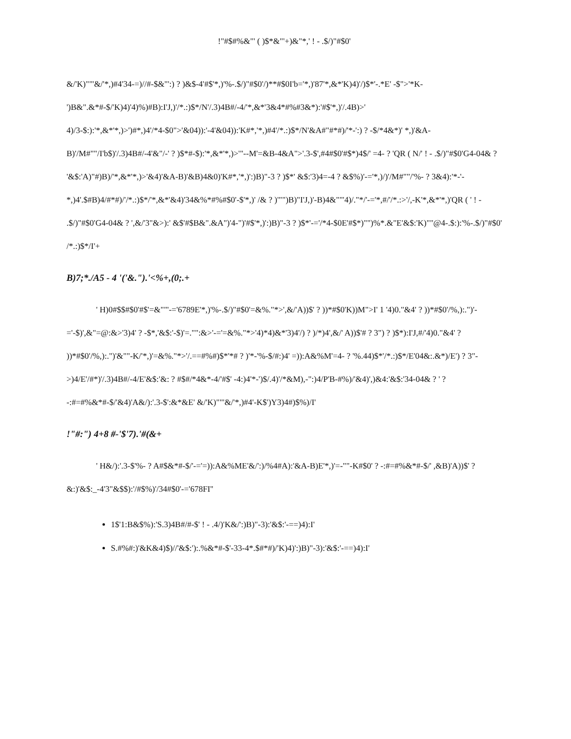!"#$#%&"' ( )$*&"'+)&"*,' ! - .$/)"#$0'
&/'K)""'&/'*,)#4'34-=)//#-$&"':) ? )&$-4'#$'*,)'%-.$/)"#$0'/)**#$0I'b='*,)'87'*,&*'K)4)'/)$*'-.*E' -$">'*K-')B&".&*#-$/'K)4)'4)%)#B):I'J,)'/*.:)$*/N'/.3)4B#/-4/'*,&*'3&4*#%#3&*):'#$'*,)'/.4B)>' 4)/3-$:):'*,&*'*,)>')#*,)4'/*4-$0">'&04)):'-4'&04)):'K#*,'*,)#4'/*.:)$*/N'&A#"#*#)/'*-':) ? -$/*4&*)' *,)'&A-B)'/M#""/I'b$)'/.3)4B#/-4'&"/-' ? )$*#-$):'*,&*'*,)>'"--M'=&B-4&A">'.3-$',#4#$0'#$*)4$/' =4- ? 'QR ( N/' ! - .$/)"#$0'G4-04& ? '&$:'A)"#)B)/'*,&*'*,)>'&4)'&A-B)'&B)4&0)'K#*,'*,)':)B)"-3 ? )$*' &$:'3)4=-4 ? &$%)'-='*,)/)'/M#""/'%- ? 3&4):'*-'-*,)4'.$#B)4/#*#)/'/*.:)$*/'*,&*'&4)'34&%*#%#$0'-$'*,)' /& ? )'"")B)"I'J,)'-B)4&""'4)/."*/'-='*,#/'/*.:>'/,-K'*,&*'*,)'QR ( ' ! - .$/)"#$0'G4-04& ? ',&/'3"&>):' &$'#$B&".&A")'4-")'#$'*,)':)B)"-3 ? )$*'-='/*4-$0E'#$*)"")%*.&"E'&$:'K)""@4-.$:):'%-.$/)"#$0' /*.:)$*/I'+
B)7;*./A5 - 4 '('&.").'<%+,(0;.+
' H)0#$$#$0'#$'=&""'-='6789E'*,)'%-.$/)"#$0'=&%."*>',&/'A))$' ? ))*#$0'K))M">I' 1 '4)0."&4' ? ))*#$0'/%,):.")'-='-$)',&"=@:&>'3)4' ? -$*,'&$:'-$)'=."":&>'-='=&%."*>'4)*4)&*'3)4'/) ? )/*)4',&/' A))$'# ? 3") ? )$*):I'J,#/'4)0."&4' ? ))*#$0'/%,):.")'&""-K/'*,)'=&%."*>'/.==#%#)$*'*# ? )'*-'%-$/#:)4' =)):A&%M'=4- ? '%.44)$*'/*.:)$*/E'04&:.&*)/E') ? 3"->)4/E'/#*)'/.3)4B#/-4/E'&$:'&: ? #$#/*4&*-4/'#$' -4:)4'*-')$/.4)'/*&M),-":)4/P'B-#%)/'&4)',)&4:'&$:'34-04& ? ' ? -:#=#%&*#-$/'&4)'A&/):'.3-$':&*&E' &/'K)""'&/'*,)#4'-K$')Y3)4#)$%)/I'
!"#:") 4+8 #-'$'7).'#(&+
' H&/):'.3-$'%- ? A#$&*#-$/'-='=)):A&%ME'&/':)/%4#A):'&A-B)E'*,)'=-""-K#$0' ? -:#=#%&*#-$/' ,&B)'A))$' ? &:)'&$:_-4'3"&$$):'/#$%)'/34#$0'-='678FI''
1$'1:B&$%):'S.3)4B#/#-$' ! - .4/)'K&/':)B)"-3):'&$:'-==)4):I'
S.#%#:)'&K&4)$)//'&$:'):.%&*#-$'-33-4*.$#*#)/'K)4)':)B)"-3):'&$:'-==)4):I'